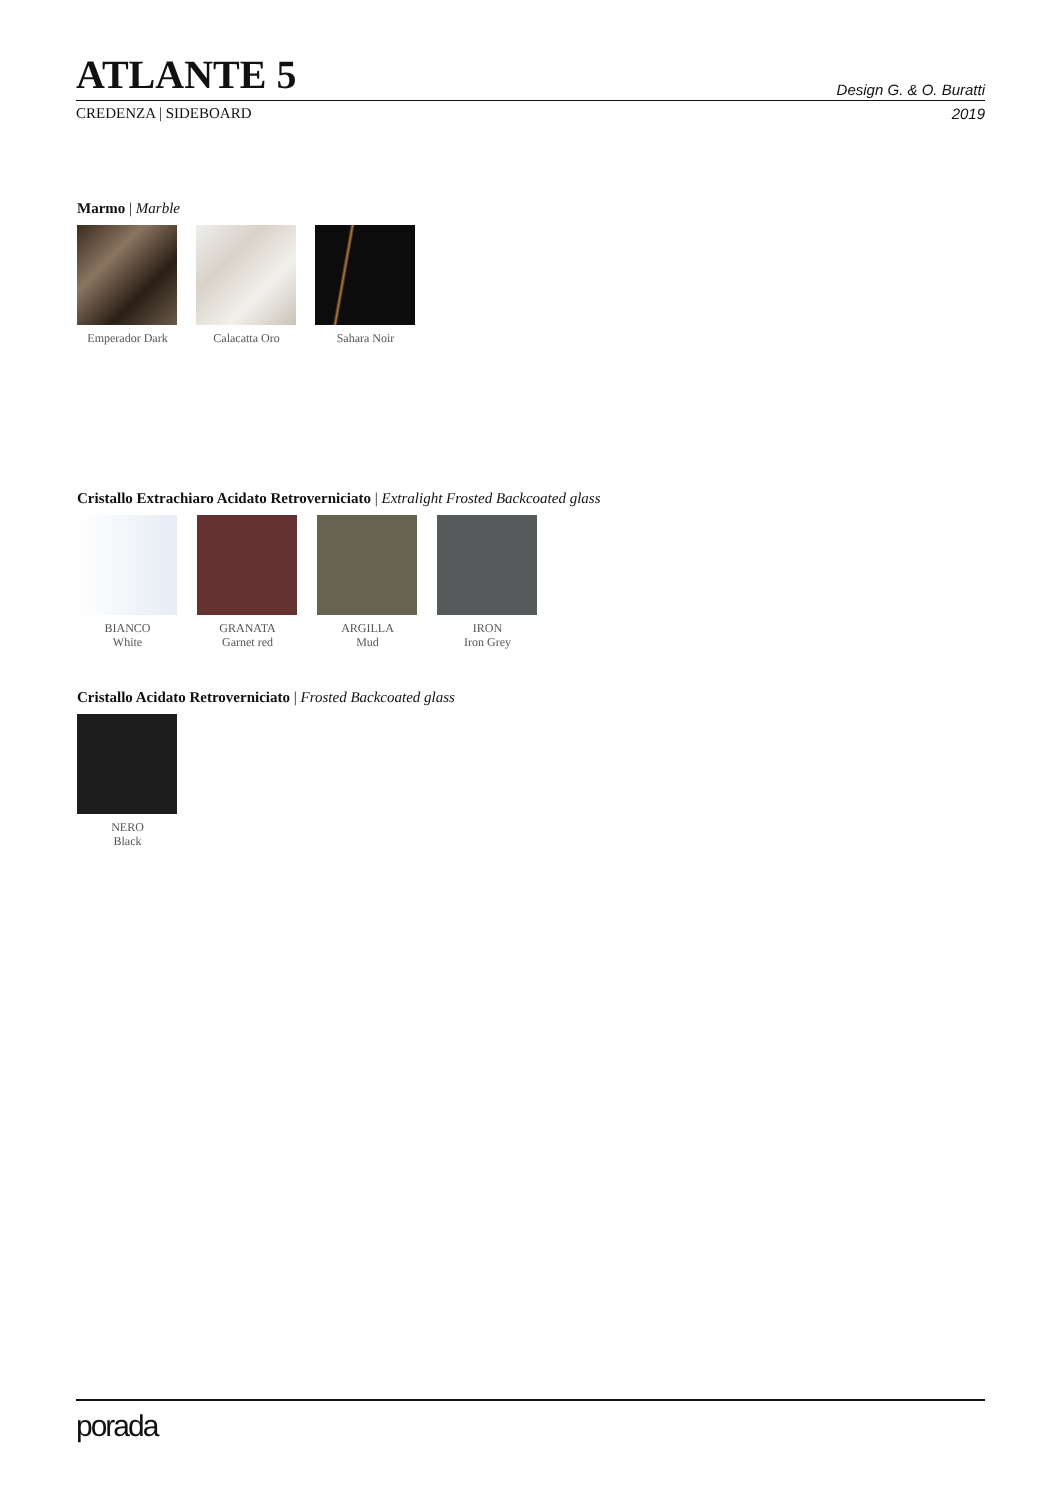ATLANTE 5
Design G. & O. Buratti
CREDENZA | SIDEBOARD 2019
Marmo | Marble
Emperador Dark Calacatta Oro Sahara Noir
Cristallo Extrachiaro Acidato Retroverniciato | Extralight Frosted Backcoated glass
BIANCO
White
GRANATA
Garnet red
ARGILLA
Mud
IRON
Iron Grey
Cristallo Acidato Retroverniciato | Frosted Backcoated glass
NERO
Black
porada